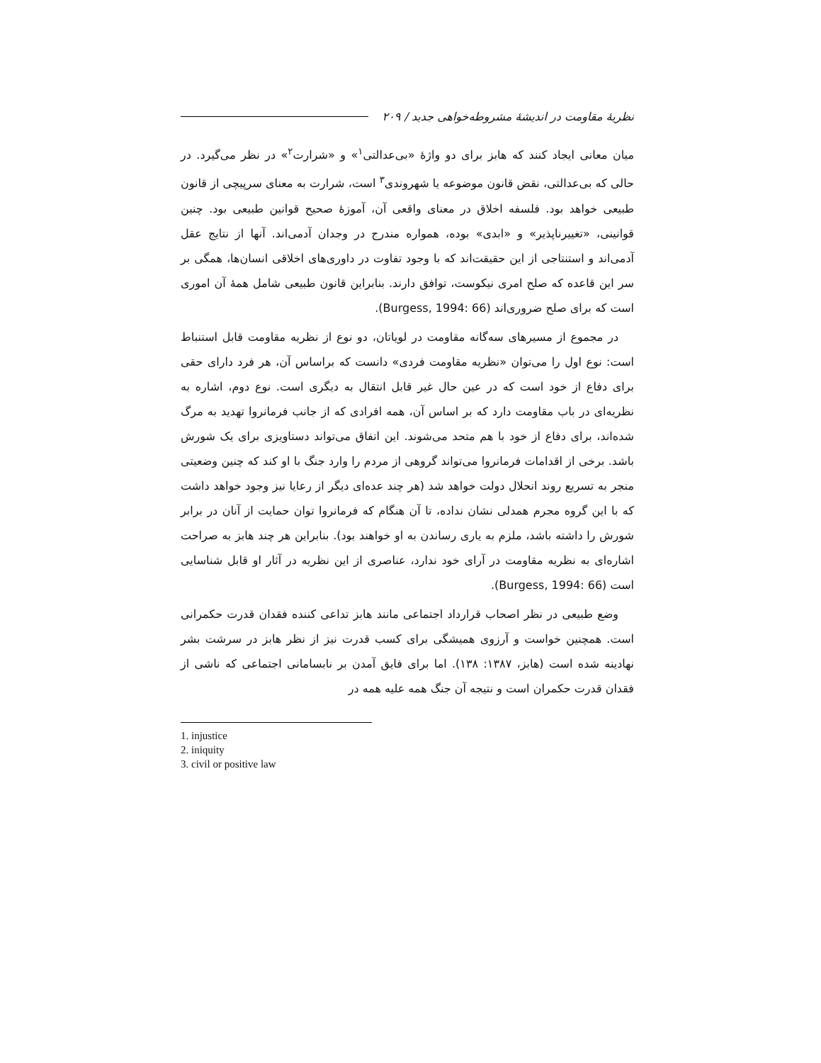نظریهٔ مقاومت در اندیشهٔ مشروطه‌خواهی جدید / ۲۰۹
میان معانی ایجاد کنند که هابز برای دو واژهٔ «بی‌عدالتی<sup>۱</sup>» و «شرارت<sup>۲</sup>» در نظر می‌گیرد. در حالی که بی‌عدالتی، نقض قانون موضوعه یا شهروندی<sup>۳</sup> است، شرارت به معنای سرپیچی از قانون طبیعی خواهد بود. فلسفه اخلاق در معنای واقعی آن، آموزهٔ صحیح قوانین طبیعی بود. چنین قوانینی، «تغییرناپذیر» و «ابدی» بوده، همواره مندرج در وجدان آدمی‌اند. آنها از نتایج عقل آدمی‌اند و استنتاجی از این حقیقت‌اند که با وجود تفاوت در داوری‌های اخلاقی انسان‌ها، همگی بر سر این قاعده که صلح امری نیکوست، توافق دارند. بنابراین قانون طبیعی شامل همهٔ آن اموری است که برای صلح ضروری‌اند (Burgess, 1994: 66).
در مجموع از مسیرهای سه‌گانه مقاومت در لویاتان، دو نوع از نظریه مقاومت قابل استنباط است: نوع اول را می‌توان «نظریه مقاومت فردی» دانست که براساس آن، هر فرد دارای حقی برای دفاع از خود است که در عین حال غیر قابل انتقال به دیگری است. نوع دوم، اشاره به نظریه‌ای در باب مقاومت دارد که بر اساس آن، همه افرادی که از جانب فرمانروا تهدید به مرگ شده‌اند، برای دفاع از خود با هم متحد می‌شوند. این اتفاق می‌تواند دستاویزی برای یک شورش باشد. برخی از اقدامات فرمانروا می‌تواند گروهی از مردم را وارد جنگ با او کند که چنین وضعیتی منجر به تسریع روند انحلال دولت خواهد شد (هر چند عده‌ای دیگر از رعایا نیز وجود خواهد داشت که با این گروه مجرم همدلی نشان نداده، تا آن هنگام که فرمانروا توان حمایت از آنان در برابر شورش را داشته باشد، ملزم به یاری رساندن به او خواهند بود). بنابراین هر چند هابز به صراحت اشاره‌ای به نظریه مقاومت در آرای خود ندارد، عناصری از این نظریه در آثار او قابل شناسایی است (Burgess, 1994: 66).
وضع طبیعی در نظر اصحاب قرارداد اجتماعی مانند هابز تداعی کننده فقدان قدرت حکمرانی است. همچنین خواست و آرزوی همیشگی برای کسب قدرت نیز از نظر هابز در سرشت بشر نهادینه شده است (هابز، ۱۳۸۷: ۱۳۸). اما برای فایق آمدن بر نابسامانی اجتماعی که ناشی از فقدان قدرت حکمران است و نتیجه آن جنگ همه علیه همه در
1. injustice
2. iniquity
3. civil or positive law